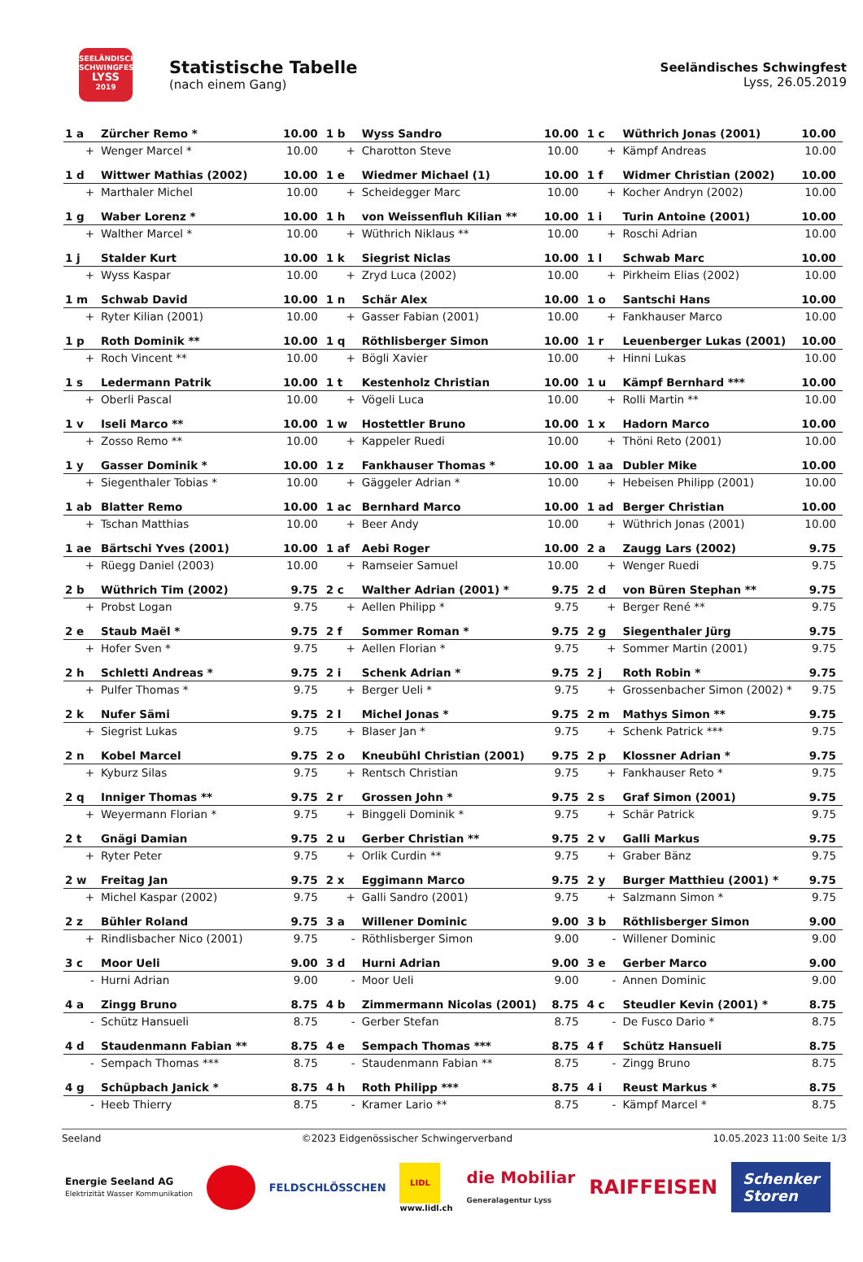SEELÄNDISCHES SCHWINGFEST
LYSS
2019
Statistische Tabelle
(nach einem Gang)
Seeländisches Schwingfest
Lyss, 26.05.2019
| 1 a | Zürcher Remo * | 10.00 | 1 b | Wyss Sandro | 10.00 | 1 c | Wüthrich Jonas (2001) | 10.00 |
| + | Wenger Marcel * | 10.00 | + | Charotton Steve | 10.00 | + | Kämpf Andreas | 10.00 |
| 1 d | Wittwer Mathias (2002) | 10.00 | 1 e | Wiedmer Michael (1) | 10.00 | 1 f | Widmer Christian (2002) | 10.00 |
| + | Marthaler Michel | 10.00 | + | Scheidegger Marc | 10.00 | + | Kocher Andryn (2002) | 10.00 |
| 1 g | Waber Lorenz * | 10.00 | 1 h | von Weissenfluh Kilian ** | 10.00 | 1 i | Turin Antoine (2001) | 10.00 |
| + | Walther Marcel * | 10.00 | + | Wüthrich Niklaus ** | 10.00 | + | Roschi Adrian | 10.00 |
| 1 j | Stalder Kurt | 10.00 | 1 k | Siegrist Niclas | 10.00 | 1 l | Schwab Marc | 10.00 |
| + | Wyss Kaspar | 10.00 | + | Zryd Luca (2002) | 10.00 | + | Pirkheim Elias (2002) | 10.00 |
| 1 m | Schwab David | 10.00 | 1 n | Schär Alex | 10.00 | 1 o | Santschi Hans | 10.00 |
| + | Ryter Kilian (2001) | 10.00 | + | Gasser Fabian (2001) | 10.00 | + | Fankhauser Marco | 10.00 |
| 1 p | Roth Dominik ** | 10.00 | 1 q | Röthlisberger Simon | 10.00 | 1 r | Leuenberger Lukas (2001) | 10.00 |
| + | Roch Vincent ** | 10.00 | + | Bögli Xavier | 10.00 | + | Hinni Lukas | 10.00 |
| 1 s | Ledermann Patrik | 10.00 | 1 t | Kestenholz Christian | 10.00 | 1 u | Kämpf Bernhard *** | 10.00 |
| + | Oberli Pascal | 10.00 | + | Vögeli Luca | 10.00 | + | Rolli Martin ** | 10.00 |
| 1 v | Iseli Marco ** | 10.00 | 1 w | Hostettler Bruno | 10.00 | 1 x | Hadorn Marco | 10.00 |
| + | Zosso Remo ** | 10.00 | + | Kappeler Ruedi | 10.00 | + | Thöni Reto (2001) | 10.00 |
| 1 y | Gasser Dominik * | 10.00 | 1 z | Fankhauser Thomas * | 10.00 | 1 aa | Dubler Mike | 10.00 |
| + | Siegenthaler Tobias * | 10.00 | + | Gäggeler Adrian * | 10.00 | + | Hebeisen Philipp (2001) | 10.00 |
| 1 ab | Blatter Remo | 10.00 | 1 ac | Bernhard Marco | 10.00 | 1 ad | Berger Christian | 10.00 |
| + | Tschan Matthias | 10.00 | + | Beer Andy | 10.00 | + | Wüthrich Jonas (2001) | 10.00 |
| 1 ae | Bärtschi Yves (2001) | 10.00 | 1 af | Aebi Roger | 10.00 | 2 a | Zaugg Lars (2002) | 9.75 |
| + | Rüegg Daniel (2003) | 10.00 | + | Ramseier Samuel | 10.00 | + | Wenger Ruedi | 9.75 |
| 2 b | Wüthrich Tim (2002) | 9.75 | 2 c | Walther Adrian (2001) * | 9.75 | 2 d | von Büren Stephan ** | 9.75 |
| + | Probst Logan | 9.75 | + | Aellen Philipp * | 9.75 | + | Berger René ** | 9.75 |
| 2 e | Staub Maël * | 9.75 | 2 f | Sommer Roman * | 9.75 | 2 g | Siegenthaler Jürg | 9.75 |
| + | Hofer Sven * | 9.75 | + | Aellen Florian * | 9.75 | + | Sommer Martin (2001) | 9.75 |
| 2 h | Schletti Andreas * | 9.75 | 2 i | Schenk Adrian * | 9.75 | 2 j | Roth Robin * | 9.75 |
| + | Pulfer Thomas * | 9.75 | + | Berger Ueli * | 9.75 | + | Grossenbacher Simon (2002) * | 9.75 |
| 2 k | Nufer Sämi | 9.75 | 2 l | Michel Jonas * | 9.75 | 2 m | Mathys Simon ** | 9.75 |
| + | Siegrist Lukas | 9.75 | + | Blaser Jan * | 9.75 | + | Schenk Patrick *** | 9.75 |
| 2 n | Kobel Marcel | 9.75 | 2 o | Kneubühl Christian (2001) | 9.75 | 2 p | Klossner Adrian * | 9.75 |
| + | Kyburz Silas | 9.75 | + | Rentsch Christian | 9.75 | + | Fankhauser Reto * | 9.75 |
| 2 q | Inniger Thomas ** | 9.75 | 2 r | Grossen John * | 9.75 | 2 s | Graf Simon (2001) | 9.75 |
| + | Weyermann Florian * | 9.75 | + | Binggeli Dominik * | 9.75 | + | Schär Patrick | 9.75 |
| 2 t | Gnägi Damian | 9.75 | 2 u | Gerber Christian ** | 9.75 | 2 v | Galli Markus | 9.75 |
| + | Ryter Peter | 9.75 | + | Orlik Curdin ** | 9.75 | + | Graber Bänz | 9.75 |
| 2 w | Freitag Jan | 9.75 | 2 x | Eggimann Marco | 9.75 | 2 y | Burger Matthieu (2001) * | 9.75 |
| + | Michel Kaspar (2002) | 9.75 | + | Galli Sandro (2001) | 9.75 | + | Salzmann Simon * | 9.75 |
| 2 z | Bühler Roland | 9.75 | 3 a | Willener Dominic | 9.00 | 3 b | Röthlisberger Simon | 9.00 |
| + | Rindlisbacher Nico (2001) | 9.75 | - | Röthlisberger Simon | 9.00 | - | Willener Dominic | 9.00 |
| 3 c | Moor Ueli | 9.00 | 3 d | Hurni Adrian | 9.00 | 3 e | Gerber Marco | 9.00 |
| - | Hurni Adrian | 9.00 | - | Moor Ueli | 9.00 | - | Annen Dominic | 9.00 |
| 4 a | Zingg Bruno | 8.75 | 4 b | Zimmermann Nicolas (2001) | 8.75 | 4 c | Steudler Kevin (2001) * | 8.75 |
| - | Schütz Hansueli | 8.75 | - | Gerber Stefan | 8.75 | - | De Fusco Dario * | 8.75 |
| 4 d | Staudenmann Fabian ** | 8.75 | 4 e | Sempach Thomas *** | 8.75 | 4 f | Schütz Hansueli | 8.75 |
| - | Sempach Thomas *** | 8.75 | - | Staudenmann Fabian ** | 8.75 | - | Zingg Bruno | 8.75 |
| 4 g | Schüpbach Janick * | 8.75 | 4 h | Roth Philipp *** | 8.75 | 4 i | Reust Markus * | 8.75 |
| - | Heeb Thierry | 8.75 | - | Kramer Lario ** | 8.75 | - | Kämpf Marcel * | 8.75 |
Seeland ©2023 Eidgenössischer Schwingerverband 10.05.2023 11:00 Seite 1/3
Energie Seeland AG
Elektrizität Wasser Kommunikation FELDSCHLÖSSCHEN LIDL
www.lidl.ch die Mobiliar
Generalagentur Lyss RAIFFEISEN Schenker
Storen